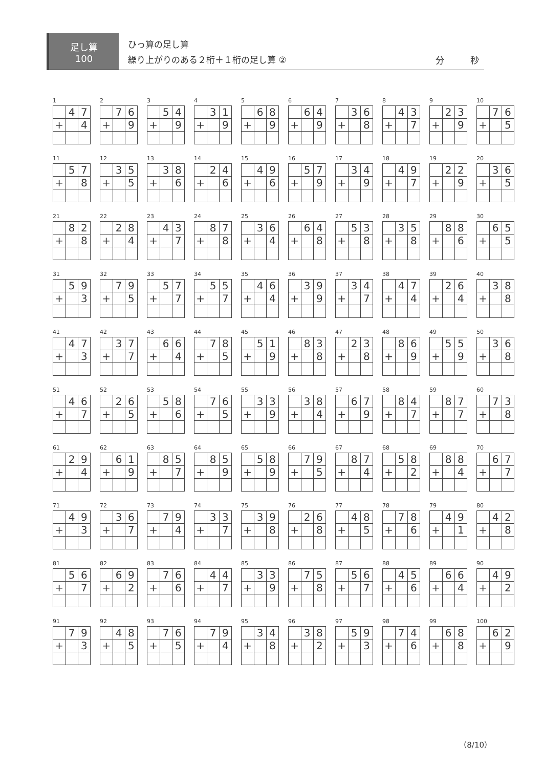足し算
100
ひっ算の足し算
繰り上がりのある２桁＋１桁の足し算 ②
分　　　秒
1
| | 4 | 7 |
| + | | 4 |
2
| | 7 | 6 |
| + | | 9 |
3
| | 5 | 4 |
| + | | 9 |
4
| | 3 | 1 |
| + | | 9 |
5
| | 6 | 8 |
| + | | 9 |
6
| | 6 | 4 |
| + | | 9 |
7
| | 3 | 6 |
| + | | 8 |
8
| | 4 | 3 |
| + | | 7 |
9
| | 2 | 3 |
| + | | 9 |
10
| | 7 | 6 |
| + | | 5 |
11
| | 5 | 7 |
| + | | 8 |
12
| | 3 | 5 |
| + | | 5 |
13
| | 3 | 8 |
| + | | 6 |
14
| | 2 | 4 |
| + | | 6 |
15
| | 4 | 9 |
| + | | 6 |
16
| | 5 | 7 |
| + | | 9 |
17
| | 3 | 4 |
| + | | 9 |
18
| | 4 | 9 |
| + | | 7 |
19
| | 2 | 2 |
| + | | 9 |
20
| | 3 | 6 |
| + | | 5 |
21
| | 8 | 2 |
| + | | 8 |
22
| | 2 | 8 |
| + | | 4 |
23
| | 4 | 3 |
| + | | 7 |
24
| | 8 | 7 |
| + | | 8 |
25
| | 3 | 6 |
| + | | 4 |
26
| | 6 | 4 |
| + | | 8 |
27
| | 5 | 3 |
| + | | 8 |
28
| | 3 | 5 |
| + | | 8 |
29
| | 8 | 8 |
| + | | 6 |
30
| | 6 | 5 |
| + | | 5 |
31
| | 5 | 9 |
| + | | 3 |
32
| | 7 | 9 |
| + | | 5 |
33
| | 5 | 7 |
| + | | 7 |
34
| | 5 | 5 |
| + | | 7 |
35
| | 4 | 6 |
| + | | 4 |
36
| | 3 | 9 |
| + | | 9 |
37
| | 3 | 4 |
| + | | 7 |
38
| | 4 | 7 |
| + | | 4 |
39
| | 2 | 6 |
| + | | 4 |
40
| | 3 | 8 |
| + | | 8 |
41
| | 4 | 7 |
| + | | 3 |
42
| | 3 | 7 |
| + | | 7 |
43
| | 6 | 6 |
| + | | 4 |
44
| | 7 | 8 |
| + | | 5 |
45
| | 5 | 1 |
| + | | 9 |
46
| | 8 | 3 |
| + | | 8 |
47
| | 2 | 3 |
| + | | 8 |
48
| | 8 | 6 |
| + | | 9 |
49
| | 5 | 5 |
| + | | 9 |
50
| | 3 | 6 |
| + | | 8 |
51
| | 4 | 6 |
| + | | 7 |
52
| | 2 | 6 |
| + | | 5 |
53
| | 5 | 8 |
| + | | 6 |
54
| | 7 | 6 |
| + | | 5 |
55
| | 3 | 3 |
| + | | 9 |
56
| | 3 | 8 |
| + | | 4 |
57
| | 6 | 7 |
| + | | 9 |
58
| | 8 | 4 |
| + | | 7 |
59
| | 8 | 7 |
| + | | 7 |
60
| | 7 | 3 |
| + | | 8 |
61
| | 2 | 9 |
| + | | 4 |
62
| | 6 | 1 |
| + | | 9 |
63
| | 8 | 5 |
| + | | 7 |
64
| | 8 | 5 |
| + | | 9 |
65
| | 5 | 8 |
| + | | 9 |
66
| | 7 | 9 |
| + | | 5 |
67
| | 8 | 7 |
| + | | 4 |
68
| | 5 | 8 |
| + | | 2 |
69
| | 8 | 8 |
| + | | 4 |
70
| | 6 | 7 |
| + | | 7 |
71
| | 4 | 9 |
| + | | 3 |
72
| | 3 | 6 |
| + | | 7 |
73
| | 7 | 9 |
| + | | 4 |
74
| | 3 | 3 |
| + | | 7 |
75
| | 3 | 9 |
| + | | 8 |
76
| | 2 | 6 |
| + | | 8 |
77
| | 4 | 8 |
| + | | 5 |
78
| | 7 | 8 |
| + | | 6 |
79
| | 4 | 9 |
| + | | 1 |
80
| | 4 | 2 |
| + | | 8 |
81
| | 5 | 6 |
| + | | 7 |
82
| | 6 | 9 |
| + | | 2 |
83
| | 7 | 6 |
| + | | 6 |
84
| | 4 | 4 |
| + | | 7 |
85
| | 3 | 3 |
| + | | 9 |
86
| | 7 | 5 |
| + | | 8 |
87
| | 5 | 6 |
| + | | 7 |
88
| | 4 | 5 |
| + | | 6 |
89
| | 6 | 6 |
| + | | 4 |
90
| | 4 | 9 |
| + | | 2 |
91
| | 7 | 9 |
| + | | 3 |
92
| | 4 | 8 |
| + | | 5 |
93
| | 7 | 6 |
| + | | 5 |
94
| | 7 | 9 |
| + | | 4 |
95
| | 3 | 4 |
| + | | 8 |
96
| | 3 | 8 |
| + | | 2 |
97
| | 5 | 9 |
| + | | 3 |
98
| | 7 | 4 |
| + | | 6 |
99
| | 6 | 8 |
| + | | 8 |
100
| | 6 | 2 |
| + | | 9 |
（8/10）